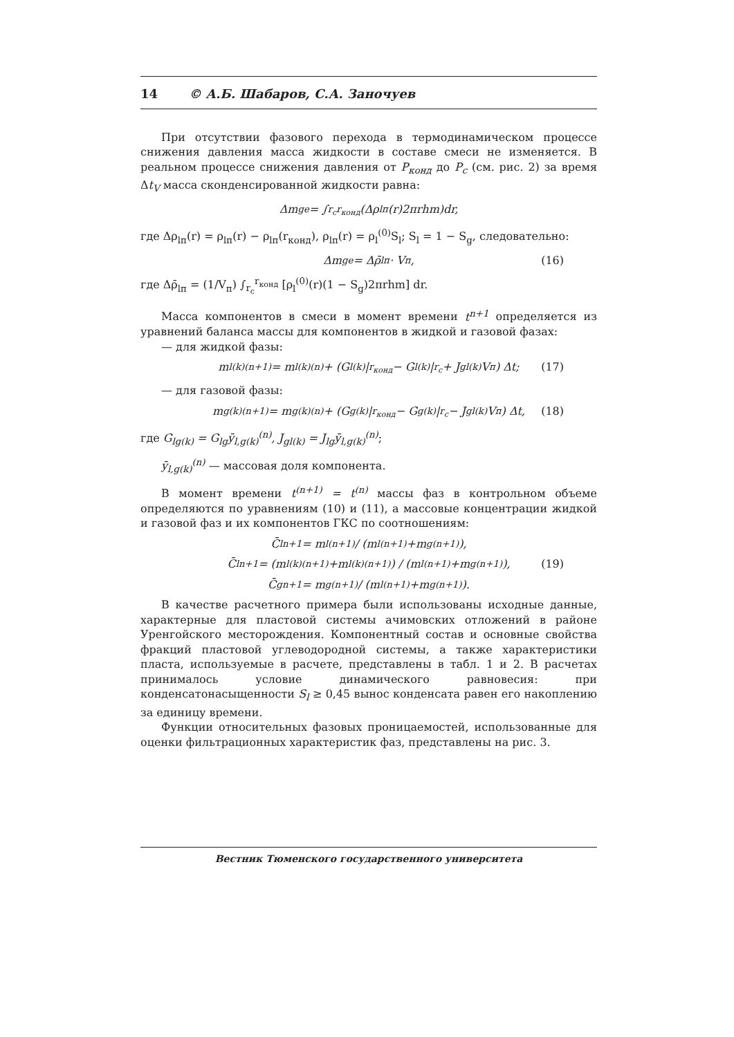14 © А.Б. Шабаров, С.А. Заночуев
При отсутствии фазового перехода в термодинамическом процессе снижения давления масса жидкости в составе смеси не изменяется. В реальном процессе снижения давления от P<sub>конд</sub> до P<sub>c</sub> (см. рис. 2) за время Δt<sub>V</sub> масса сконденсированной жидкости равна:
Δm<sub>ge</sub> = ∫<sub>r<sub>c</sub></sub><sup>r<sub>конд</sub></sup>(Δρ<sub>lп</sub>(r)2πrhm)dr,
где Δρ<sub>lп</sub>(r) = ρ<sub>lп</sub>(r) − ρ<sub>lп</sub>(r<sub>конд</sub>), ρ<sub>lп</sub>(r) = ρ<sub>l</sub><sup>(0)</sup>S<sub>l</sub>; S<sub>l</sub> = 1 − S<sub>g</sub>, следовательно:
Δm<sub>ge</sub> = Δρ̄<sub>lп</sub> · V<sub>п</sub>, (16)
где Δρ̄<sub>lп</sub> = (1/V<sub>п</sub>) ∫<sub>r<sub>c</sub></sub><sup>r<sub>конд</sub></sup> [ρ<sub>l</sub><sup>(0)</sup>(r)(1 − S<sub>g</sub>)2πrhm] dr.
Масса компонентов в смеси в момент времени t<sup>n+1</sup> определяется из уравнений баланса массы для компонентов в жидкой и газовой фазах:
— для жидкой фазы:
m<sub>l(k)</sub><sup>(n+1)</sup> = m<sub>l(k)</sub><sup>(n)</sup> + (G<sub>l(k)</sub>|<sub>r<sub>конд</sub></sub> − G<sub>l(k)</sub>|<sub>r<sub>c</sub></sub> + J<sub>gl(k)</sub>V<sub>п</sub>) Δt; (17)
— для газовой фазы:
m<sub>g(k)</sub><sup>(n+1)</sup> = m<sub>g(k)</sub><sup>(n)</sup> + (G<sub>g(k)</sub>|<sub>r<sub>конд</sub></sub> − G<sub>g(k)</sub>|<sub>r<sub>c</sub></sub> − J<sub>gl(k)</sub>V<sub>п</sub>) Δt, (18)
где G<sub>lg(k)</sub> = G<sub>lg</sub>ȳ<sub>l,g(k)</sub><sup>(n)</sup>, J<sub>gl(k)</sub> = J<sub>lg</sub>ȳ<sub>l,g(k)</sub><sup>(n)</sup>;
ȳ<sub>l,g(k)</sub><sup>(n)</sup> — массовая доля компонента.
В момент времени t<sup>(n+1)</sup> = t<sup>(n)</sup> массы фаз в контрольном объеме определяются по уравнениям (10) и (11), а массовые концентрации жидкой и газовой фаз и их компонентов ГКС по соотношениям:
C̄<sub>l</sub><sup>n+1</sup> = m<sub>l</sub><sup>(n+1)</sup> / (m<sub>l</sub><sup>(n+1)</sup>+m<sub>g</sub><sup>(n+1)</sup>),
C̄<sub>l</sub><sup>n+1</sup> = (m<sub>l(k)</sub><sup>(n+1)</sup>+m<sub>l(k)</sub><sup>(n+1)</sup>) / (m<sub>l</sub><sup>(n+1)</sup>+m<sub>g</sub><sup>(n+1)</sup>), (19)
C̄<sub>g</sub><sup>n+1</sup> = m<sub>g</sub><sup>(n+1)</sup> / (m<sub>l</sub><sup>(n+1)</sup>+m<sub>g</sub><sup>(n+1)</sup>).
В качестве расчетного примера были использованы исходные данные, характерные для пластовой системы ачимовских отложений в районе Уренгойского месторождения. Компонентный состав и основные свойства фракций пластовой углеводородной системы, а также характеристики пласта, используемые в расчете, представлены в табл. 1 и 2. В расчетах принималось условие динамического равновесия: при конденсатонасыщенности S<sub>l</sub> ≥ 0,45 вынос конденсата равен его накоплению за единицу времени.
Функции относительных фазовых проницаемостей, использованные для оценки фильтрационных характеристик фаз, представлены на рис. 3.
Вестник Тюменского государственного университета